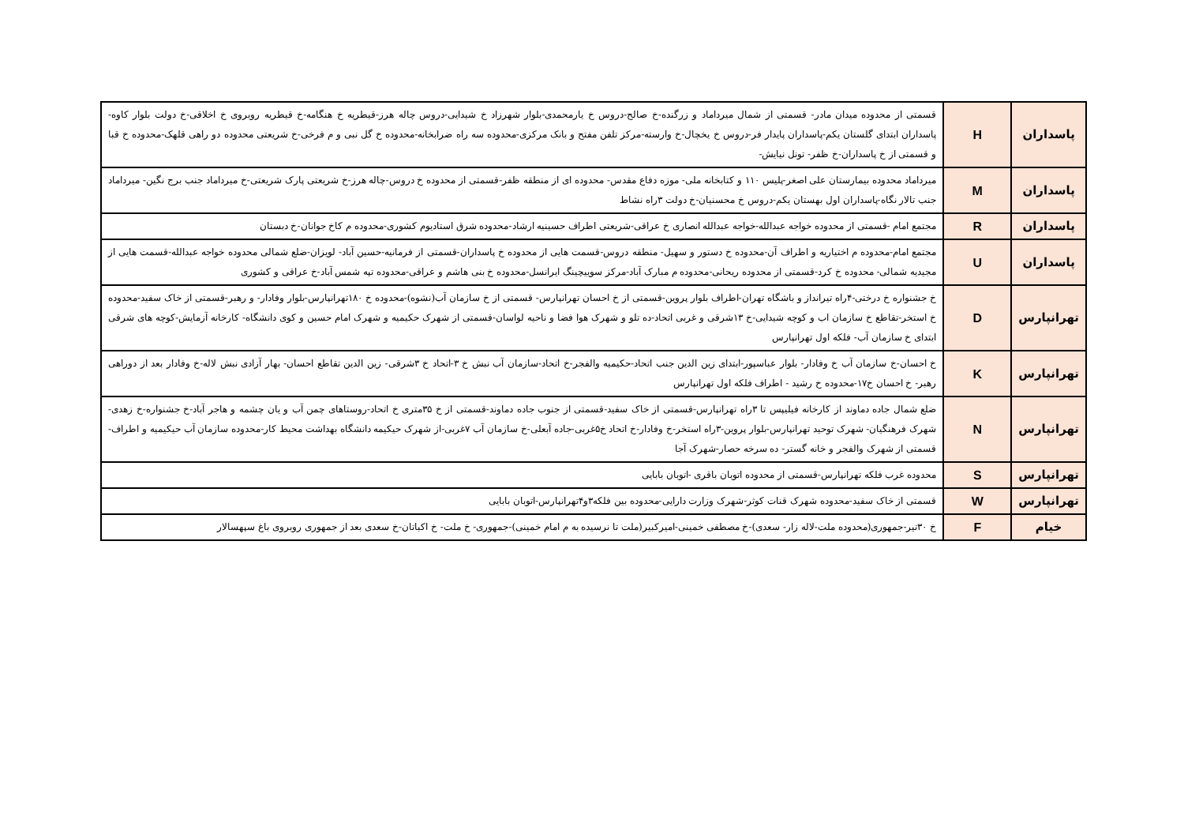| پاسداران | H | قسمتی از محدوده میدان مادر- قسمتی از شمال میرداماد و زرگنده-خ صالح-دروس خ یارمحمدی-بلوار شهرزاد خ شیدایی-دروس چاله هرز-قیطریه خ هنگامه-خ قیطریه روبروی خ اخلاقی-خ دولت بلوار کاوه-پاسداران ابتدای گلستان یکم-پاسداران پایدار فر-دروس خ یخچال-خ وارسته-مرکز تلفن مفتح و بانک مرکزی-محدوده سه راه ضرابخانه-محدوده خ گل نبی و م فرخی-خ شریعتی محدوده دو راهی قلهک-محدوده خ قبا و قسمتی از خ پاسداران-خ ظفر- تونل نیایش- |
| پاسداران | M | میرداماد محدوده بیمارستان علی اصغر-پلیس ۱۱۰ و کتابخانه ملی- موزه دفاع مقدس- محدوده ای از منطقه ظفر-قسمتی از محدوده خ دروس-چاله هرز-خ شریعتی پارک شریعتی-خ میرداماد جنب برج نگین- میرداماد جنب تالار نگاه-پاسداران اول بهستان یکم-دروس خ محسنیان-خ دولت ۳راه نشاط |
| پاسداران | R | مجتمع امام -قسمتی از محدوده خواجه عبدالله-خواجه عبدالله انصاری خ عراقی-شریعتی اطراف حسینیه ارشاد-محدوده شرق استادیوم کشوری-محدوده م کاخ جوانان-خ دبستان |
| پاسداران | U | مجتمع امام-محدوده م اختیاریه و اطراف آن-محدوده خ دستور و سهیل- منطقه دروس-قسمت هایی از محدوده خ پاسداران-قسمتی از فرمانیه-حسین آباد- لویزان-ضلع شمالی محدوده خواجه عبدالله-قسمت هایی از مجیدیه شمالی- محدوده خ کرد-قسمتی از محدوده ریحانی-محدوده م مبارک آباد-مرکز سوییچینگ ایرانسل-محدوده خ بنی هاشم و عراقی-محدوده تپه شمس آباد-خ عراقی و کشوری |
| تهرانپارس | D | خ جشنواره خ درختی-۴راه تیرانداز و باشگاه تهران-اطراف بلوار پروین-قسمتی از خ احسان تهرانپارس- قسمتی از خ سازمان آب(نشوه)-محدوده خ ۱۸۰تهرانپارس-بلوار وفادار- و رهبر-قسمتی از خاک سفید-محدوده خ استخر-تقاطع خ سازمان اب و کوچه شیدایی-خ ۱۳شرقی و غربی اتحاد-ده تلو و شهرک هوا فضا و ناحیه لواسان-قسمتی از شهرک حکیمیه و شهرک امام حسین و کوی دانشگاه- کارخانه آزمایش-کوچه های شرقی ابتدای خ سازمان آب- فلکه اول تهرانپارس |
| تهرانپارس | K | خ احسان-خ سازمان آب خ وفادار- بلوار عباسپور-ابتدای زین الدین جنب اتحاد-حکیمیه والفجر-خ اتحاد-سازمان آب نبش خ ۳-اتحاد خ ۳شرقی- زین الدین تقاطع احسان- بهار آزادی نبش لاله-خ وفادار بعد از دوراهی رهبر- خ احسان خ۱۷-محدوده خ رشید - اطراف فلکه اول تهرانپارس |
| تهرانپارس | N | ضلع شمال جاده دماوند از کارخانه فیلیپس تا ۳راه تهرانپارس-قسمتی از خاک سفید-قسمتی از جنوب جاده دماوند-قسمتی از خ ۳۵متری خ اتحاد-روستاهای چمن آب و یان چشمه و هاجر آباد-خ جشنواره-خ زهدی-شهرک فرهنگیان- شهرک توحید تهرانپارس-بلوار پروین-۳راه استخر-خ وفادار-خ اتحاد خ۵غربی-جاده آبعلی-خ سازمان آب ۷غربی-از شهرک حیکیمه دانشگاه بهداشت محیط کار-محدوده سازمان آب حیکیمیه و اطراف-قسمتی از شهرک والفجر و خانه گستر- ده سرخه حصار-شهرک آجا |
| تهرانپارس | S | محدوده غرب فلکه تهرانپارس-قسمتی از محدوده اتوبان باقری -اتوبان بابایی |
| تهرانپارس | W | قسمتی از خاک سفید-محدوده شهرک قنات کوثر-شهرک وزارت دارایی-محدوده بین فلکه۳و۴تهرانپارس-اتوبان بابایی |
| خیام | F | خ ۳۰تیر-جمهوری(محدوده ملت-لاله زار- سعدی)-خ مصطفی خمینی-امیرکبیر(ملت تا نرسیده به م امام خمینی)-جمهوری- خ ملت- خ اکباتان-خ سعدی بعد از جمهوری روبروی باغ سپهسالار |